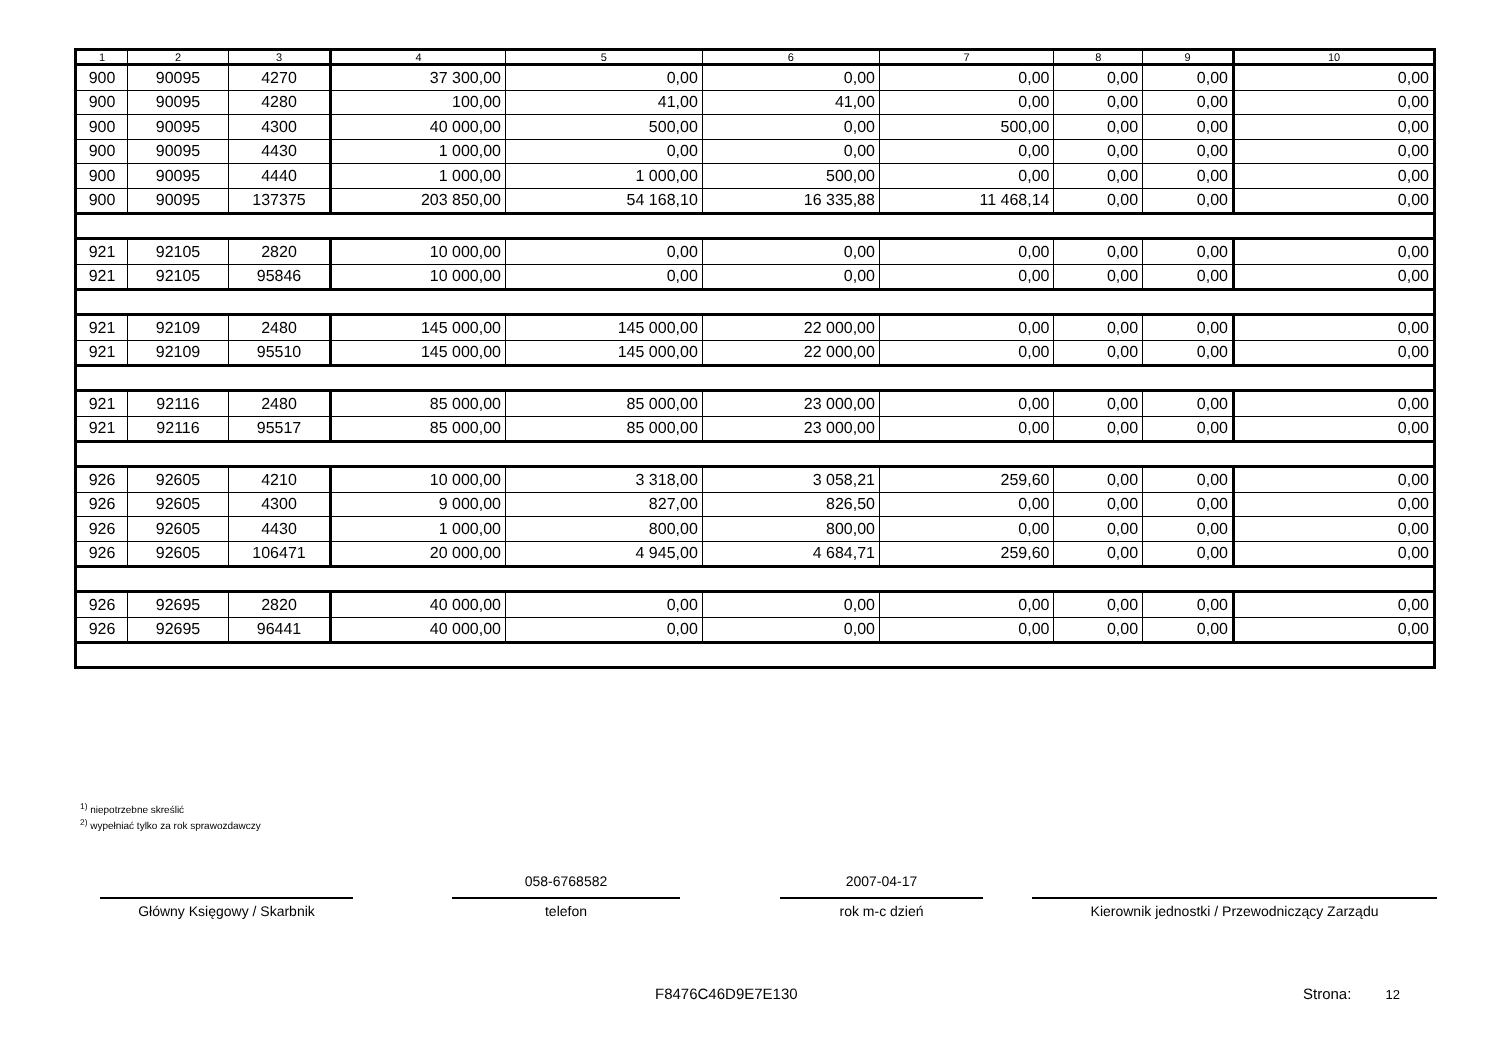| 1 | 2 | 3 | 4 | 5 | 6 | 7 | 8 | 9 | 10 |
| --- | --- | --- | --- | --- | --- | --- | --- | --- | --- |
| 900 | 90095 | 4270 | 37 300,00 | 0,00 | 0,00 | 0,00 | 0,00 | 0,00 | 0,00 |
| 900 | 90095 | 4280 | 100,00 | 41,00 | 41,00 | 0,00 | 0,00 | 0,00 | 0,00 |
| 900 | 90095 | 4300 | 40 000,00 | 500,00 | 0,00 | 500,00 | 0,00 | 0,00 | 0,00 |
| 900 | 90095 | 4430 | 1 000,00 | 0,00 | 0,00 | 0,00 | 0,00 | 0,00 | 0,00 |
| 900 | 90095 | 4440 | 1 000,00 | 1 000,00 | 500,00 | 0,00 | 0,00 | 0,00 | 0,00 |
| 900 | 90095 | 137375 | 203 850,00 | 54 168,10 | 16 335,88 | 11 468,14 | 0,00 | 0,00 | 0,00 |
| 921 | 92105 | 2820 | 10 000,00 | 0,00 | 0,00 | 0,00 | 0,00 | 0,00 | 0,00 |
| 921 | 92105 | 95846 | 10 000,00 | 0,00 | 0,00 | 0,00 | 0,00 | 0,00 | 0,00 |
| 921 | 92109 | 2480 | 145 000,00 | 145 000,00 | 22 000,00 | 0,00 | 0,00 | 0,00 | 0,00 |
| 921 | 92109 | 95510 | 145 000,00 | 145 000,00 | 22 000,00 | 0,00 | 0,00 | 0,00 | 0,00 |
| 921 | 92116 | 2480 | 85 000,00 | 85 000,00 | 23 000,00 | 0,00 | 0,00 | 0,00 | 0,00 |
| 921 | 92116 | 95517 | 85 000,00 | 85 000,00 | 23 000,00 | 0,00 | 0,00 | 0,00 | 0,00 |
| 926 | 92605 | 4210 | 10 000,00 | 3 318,00 | 3 058,21 | 259,60 | 0,00 | 0,00 | 0,00 |
| 926 | 92605 | 4300 | 9 000,00 | 827,00 | 826,50 | 0,00 | 0,00 | 0,00 | 0,00 |
| 926 | 92605 | 4430 | 1 000,00 | 800,00 | 800,00 | 0,00 | 0,00 | 0,00 | 0,00 |
| 926 | 92605 | 106471 | 20 000,00 | 4 945,00 | 4 684,71 | 259,60 | 0,00 | 0,00 | 0,00 |
| 926 | 92695 | 2820 | 40 000,00 | 0,00 | 0,00 | 0,00 | 0,00 | 0,00 | 0,00 |
| 926 | 92695 | 96441 | 40 000,00 | 0,00 | 0,00 | 0,00 | 0,00 | 0,00 | 0,00 |
<sup>1)</sup> niepotrzebne skreślić
<sup>2)</sup> wypełniać tylko za rok sprawozdawczy
Główny Księgowy / Skarbnik
058-6768582
telefon
2007-04-17
rok m-c dzień
Kierownik jednostki / Przewodniczący Zarządu
F8476C46D9E7E130 Strona: 12